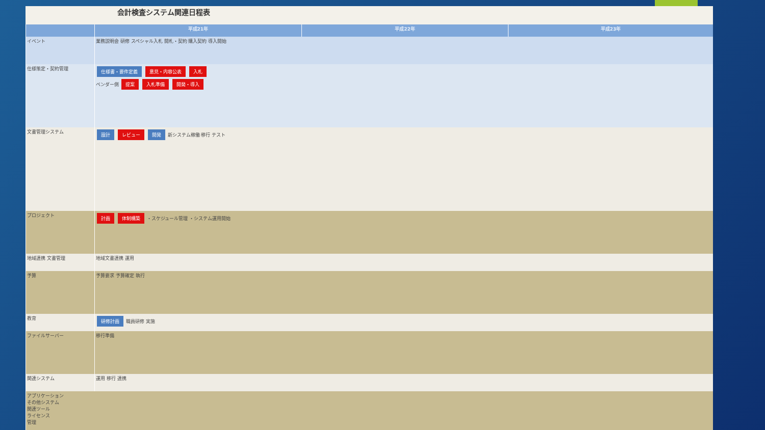会計検査システム関連日程表
| | 平成21年 | 平成22年 | 平成23年 |
| --- | --- | --- | --- |
| イベント | 業務説明会 研修 スペシャル入札 開札・契約 購入契約 導入開始 | | |
| 仕様策定・契約管理 | 仕様書・要件定義 意見・内容公表 入札 ベンダー側 提案 入札準備 開発・導入 | | |
| 文書管理システム | 設計 レビュー 開発 新システム稼働 移行 テスト | | |
| プロジェクト | 計画 体制構築 ・スケジュール管理 ・システム運用開始 | | |
| 地域連携 文書管理 | 地域文書連携 運用 | | |
| 予算 | 予算要求 予算確定 執行 | | |
| 教育 | 研修計画 職員研修 実施 | | |
| ファイルサーバー | 移行準備 | | |
| 関連システム | 運用 移行 連携 | | |
| アプリケーション その他システム 関連ツール ライセンス 管理 | | | |